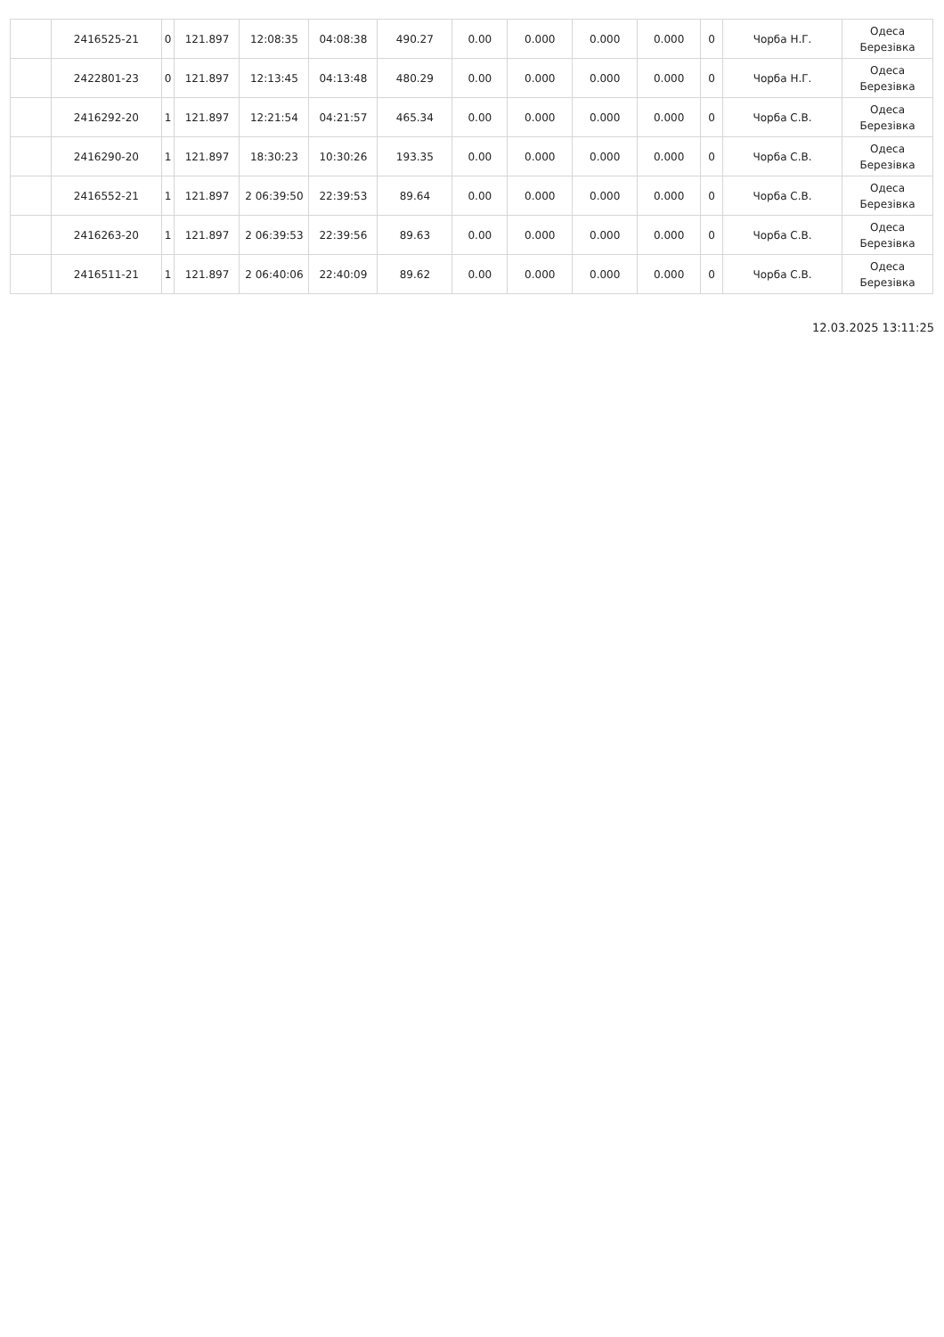| | 2416525-21 | 0 | 121.897 | 12:08:35 | 04:08:38 | 490.27 | 0.00 | 0.000 | 0.000 | 0.000 | 0 | Чорба Н.Г. | Одеса Березівка |
| | 2422801-23 | 0 | 121.897 | 12:13:45 | 04:13:48 | 480.29 | 0.00 | 0.000 | 0.000 | 0.000 | 0 | Чорба Н.Г. | Одеса Березівка |
| | 2416292-20 | 1 | 121.897 | 12:21:54 | 04:21:57 | 465.34 | 0.00 | 0.000 | 0.000 | 0.000 | 0 | Чорба С.В. | Одеса Березівка |
| | 2416290-20 | 1 | 121.897 | 18:30:23 | 10:30:26 | 193.35 | 0.00 | 0.000 | 0.000 | 0.000 | 0 | Чорба С.В. | Одеса Березівка |
| | 2416552-21 | 1 | 121.897 | 2 06:39:50 | 22:39:53 | 89.64 | 0.00 | 0.000 | 0.000 | 0.000 | 0 | Чорба С.В. | Одеса Березівка |
| | 2416263-20 | 1 | 121.897 | 2 06:39:53 | 22:39:56 | 89.63 | 0.00 | 0.000 | 0.000 | 0.000 | 0 | Чорба С.В. | Одеса Березівка |
| | 2416511-21 | 1 | 121.897 | 2 06:40:06 | 22:40:09 | 89.62 | 0.00 | 0.000 | 0.000 | 0.000 | 0 | Чорба С.В. | Одеса Березівка |
12.03.2025 13:11:25